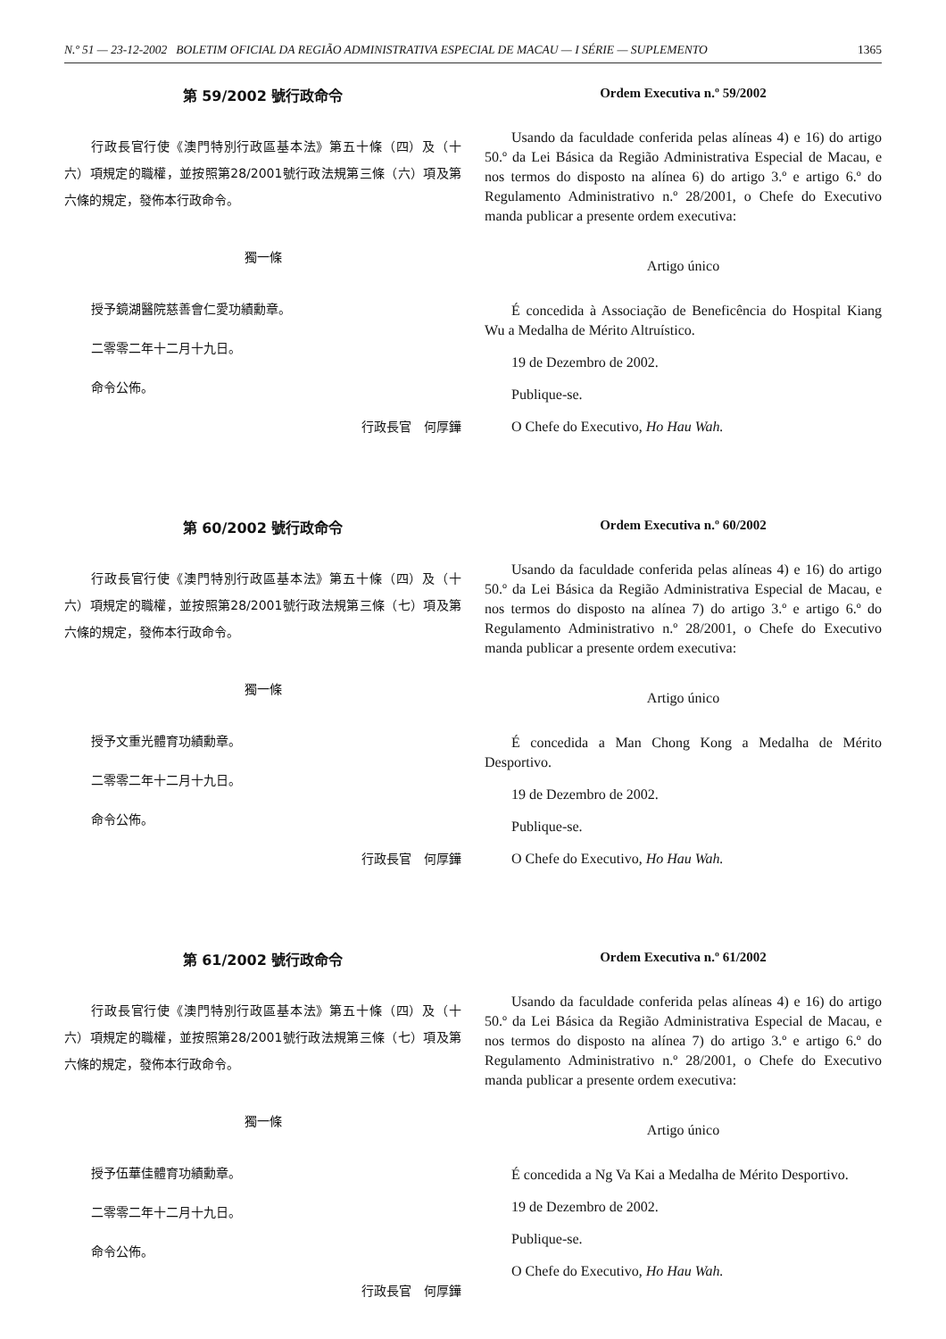N.º 51 — 23-12-2002 BOLETIM OFICIAL DA REGIÃO ADMINISTRATIVA ESPECIAL DE MACAU — I SÉRIE — SUPLEMENTO 1365
第 59/2002 號行政命令
行政長官行使《澳門特別行政區基本法》第五十條（四）及（十六）項規定的職權，並按照第28/2001號行政法規第三條（六）項及第六條的規定，發佈本行政命令。
獨一條
授予鏡湖醫院慈善會仁愛功績勳章。
二零零二年十二月十九日。
命令公佈。
行政長官　何厚鏵
Ordem Executiva n.º 59/2002
Usando da faculdade conferida pelas alíneas 4) e 16) do artigo 50.º da Lei Básica da Região Administrativa Especial de Macau, e nos termos do disposto na alínea 6) do artigo 3.º e artigo 6.º do Regulamento Administrativo n.º 28/2001, o Chefe do Executivo manda publicar a presente ordem executiva:
Artigo único
É concedida à Associação de Beneficência do Hospital Kiang Wu a Medalha de Mérito Altruístico.
19 de Dezembro de 2002.
Publique-se.
O Chefe do Executivo, Ho Hau Wah.
第 60/2002 號行政命令
行政長官行使《澳門特別行政區基本法》第五十條（四）及（十六）項規定的職權，並按照第28/2001號行政法規第三條（七）項及第六條的規定，發佈本行政命令。
獨一條
授予文重光體育功績勳章。
二零零二年十二月十九日。
命令公佈。
行政長官　何厚鏵
Ordem Executiva n.º 60/2002
Usando da faculdade conferida pelas alíneas 4) e 16) do artigo 50.º da Lei Básica da Região Administrativa Especial de Macau, e nos termos do disposto na alínea 7) do artigo 3.º e artigo 6.º do Regulamento Administrativo n.º 28/2001, o Chefe do Executivo manda publicar a presente ordem executiva:
Artigo único
É concedida a Man Chong Kong a Medalha de Mérito Desportivo.
19 de Dezembro de 2002.
Publique-se.
O Chefe do Executivo, Ho Hau Wah.
第 61/2002 號行政命令
行政長官行使《澳門特別行政區基本法》第五十條（四）及（十六）項規定的職權，並按照第28/2001號行政法規第三條（七）項及第六條的規定，發佈本行政命令。
獨一條
授予伍華佳體育功績勳章。
二零零二年十二月十九日。
命令公佈。
行政長官　何厚鏵
Ordem Executiva n.º 61/2002
Usando da faculdade conferida pelas alíneas 4) e 16) do artigo 50.º da Lei Básica da Região Administrativa Especial de Macau, e nos termos do disposto na alínea 7) do artigo 3.º e artigo 6.º do Regulamento Administrativo n.º 28/2001, o Chefe do Executivo manda publicar a presente ordem executiva:
Artigo único
É concedida a Ng Va Kai a Medalha de Mérito Desportivo.
19 de Dezembro de 2002.
Publique-se.
O Chefe do Executivo, Ho Hau Wah.